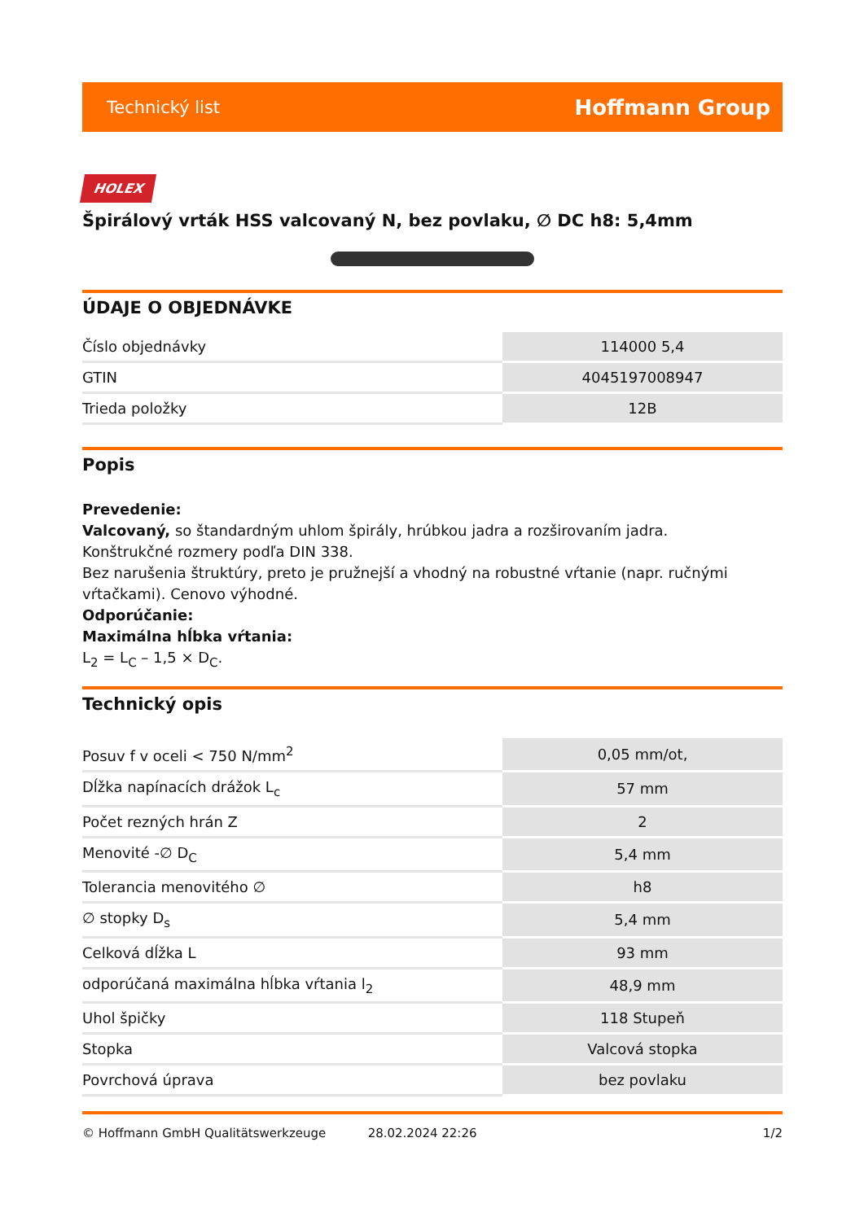Technický list Hoffmann Group
HOLEX
Špirálový vrták HSS valcovaný N, bez povlaku, ∅ DC h8: 5,4mm
ÚDAJE O OBJEDNÁVKE
| Číslo objednávky | 114000 5,4 |
| GTIN | 4045197008947 |
| Trieda položky | 12B |
Popis
Prevedenie:
Valcovaný, so štandardným uhlom špirály, hrúbkou jadra a rozširovaním jadra.
Konštrukčné rozmery podľa DIN 338.
Bez narušenia štruktúry, preto je pružnejší a vhodný na robustné vŕtanie (napr. ručnými vŕtačkami). Cenovo výhodné.
Odporúčanie:
Maximálna hĺbka vŕtania:
L<sub>2</sub> = L<sub>C</sub> – 1,5 × D<sub>C</sub>.
Technický opis
| Posuv f v oceli < 750 N/mm<sup>2</sup> | 0,05 mm/ot, |
| Dĺžka napínacích drážok L<sub>c</sub> | 57 mm |
| Počet rezných hrán Z | 2 |
| Menovité -∅ D<sub>C</sub> | 5,4 mm |
| Tolerancia menovitého ∅ | h8 |
| ∅ stopky D<sub>s</sub> | 5,4 mm |
| Celková dĺžka L | 93 mm |
| odporúčaná maximálna hĺbka vŕtania l<sub>2</sub> | 48,9 mm |
| Uhol špičky | 118 Stupeň |
| Stopka | Valcová stopka |
| Povrchová úprava | bez povlaku |
© Hoffmann GmbH Qualitätswerkzeuge 28.02.2024 22:26 1/2